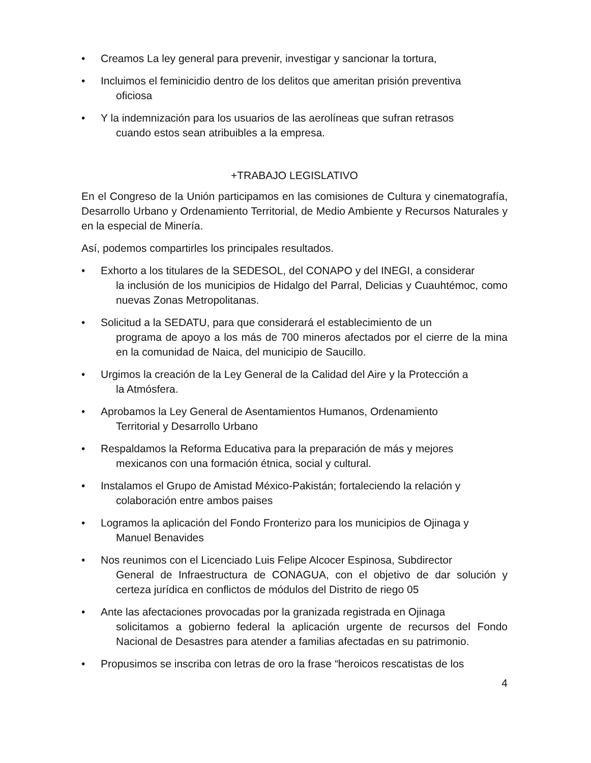• Creamos La ley general para prevenir, investigar y sancionar la tortura,
• Incluimos el feminicidio dentro de los delitos que ameritan prisión preventiva
oficiosa
• Y la indemnización para los usuarios de las aerolíneas que sufran retrasos
cuando estos sean atribuibles a la empresa.
+TRABAJO LEGISLATIVO
En el Congreso de la Unión participamos en las comisiones de Cultura y cinematografía, Desarrollo Urbano y Ordenamiento Territorial, de Medio Ambiente y Recursos Naturales y en la especial de Minería.
Así, podemos compartirles los principales resultados.
• Exhorto a los titulares de la SEDESOL, del CONAPO y del INEGI, a considerar
la inclusión de los municipios de Hidalgo del Parral, Delicias y Cuauhtémoc, como nuevas Zonas Metropolitanas.
• Solicitud a la SEDATU, para que considerará el establecimiento de un
programa de apoyo a los más de 700 mineros afectados por el cierre de la mina en la comunidad de Naica, del municipio de Saucillo.
• Urgimos la creación de la Ley General de la Calidad del Aire y la Protección a
la Atmósfera.
• Aprobamos la Ley General de Asentamientos Humanos, Ordenamiento
Territorial y Desarrollo Urbano
• Respaldamos la Reforma Educativa para la preparación de más y mejores
mexicanos con una formación étnica, social y cultural.
• Instalamos el Grupo de Amistad México-Pakistán; fortaleciendo la relación y
colaboración entre ambos paises
• Logramos la aplicación del Fondo Fronterizo para los municipios de Ojinaga y
Manuel Benavides
• Nos reunimos con el Licenciado Luis Felipe Alcocer Espinosa, Subdirector
General de Infraestructura de CONAGUA, con el objetivo de dar solución y certeza jurídica en conflictos de módulos del Distrito de riego 05
• Ante las afectaciones provocadas por la granizada registrada en Ojinaga
solicitamos a gobierno federal la aplicación urgente de recursos del Fondo Nacional de Desastres para atender a familias afectadas en su patrimonio.
• Propusimos se inscriba con letras de oro la frase “heroicos rescatistas de los
4